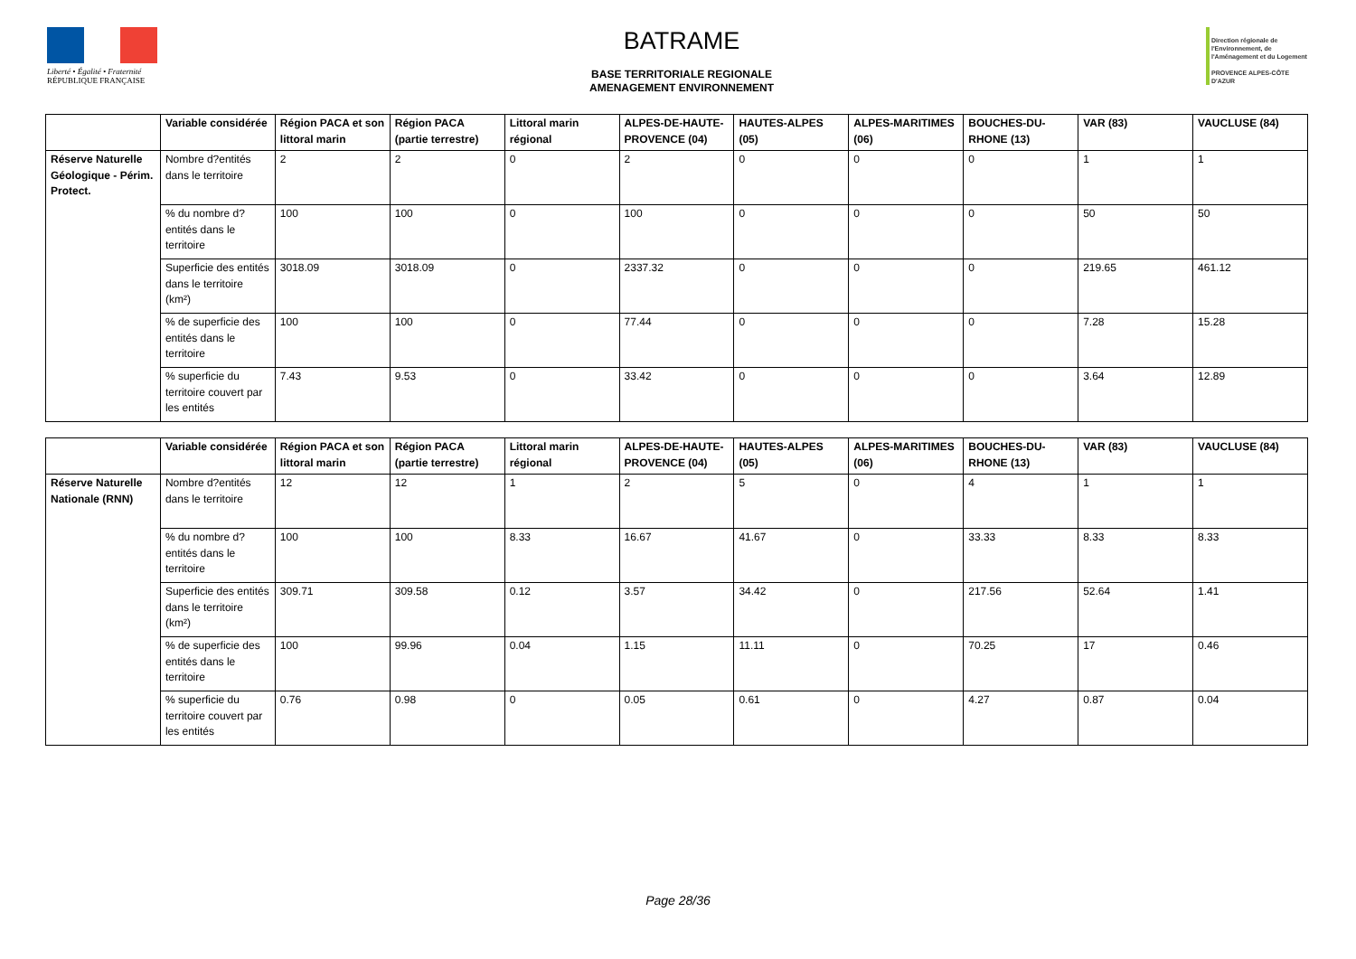Liberté • Égalité • Fraternité
RÉPUBLIQUE FRANÇAISE
BATRAME
BASE TERRITORIALE REGIONALE
AMENAGEMENT ENVIRONNEMENT
Direction régionale de l'Environnement, de l'Aménagement et du Logement
PROVENCE ALPES-CÔTE D'AZUR
| | Variable considérée | Région PACA et son littoral marin | Région PACA (partie terrestre) | Littoral marin régional | ALPES-DE-HAUTE-PROVENCE (04) | HAUTES-ALPES (05) | ALPES-MARITIMES (06) | BOUCHES-DU-RHONE (13) | VAR (83) | VAUCLUSE (84) |
| --- | --- | --- | --- | --- | --- | --- | --- | --- | --- | --- |
| Réserve Naturelle Géologique - Périm. Protect. | Nombre d?entités dans le territoire | 2 | 2 | 0 | 2 | 0 | 0 | 0 | 1 | 1 |
| | % du nombre d?entités dans le territoire | 100 | 100 | 0 | 100 | 0 | 0 | 0 | 50 | 50 |
| | Superficie des entités dans le territoire (km²) | 3018.09 | 3018.09 | 0 | 2337.32 | 0 | 0 | 0 | 219.65 | 461.12 |
| | % de superficie des entités dans le territoire | 100 | 100 | 0 | 77.44 | 0 | 0 | 0 | 7.28 | 15.28 |
| | % superficie du territoire couvert par les entités | 7.43 | 9.53 | 0 | 33.42 | 0 | 0 | 0 | 3.64 | 12.89 |
| | Variable considérée | Région PACA et son littoral marin | Région PACA (partie terrestre) | Littoral marin régional | ALPES-DE-HAUTE-PROVENCE (04) | HAUTES-ALPES (05) | ALPES-MARITIMES (06) | BOUCHES-DU-RHONE (13) | VAR (83) | VAUCLUSE (84) |
| --- | --- | --- | --- | --- | --- | --- | --- | --- | --- | --- |
| Réserve Naturelle Nationale (RNN) | Nombre d?entités dans le territoire | 12 | 12 | 1 | 2 | 5 | 0 | 4 | 1 | 1 |
| | % du nombre d?entités dans le territoire | 100 | 100 | 8.33 | 16.67 | 41.67 | 0 | 33.33 | 8.33 | 8.33 |
| | Superficie des entités dans le territoire (km²) | 309.71 | 309.58 | 0.12 | 3.57 | 34.42 | 0 | 217.56 | 52.64 | 1.41 |
| | % de superficie des entités dans le territoire | 100 | 99.96 | 0.04 | 1.15 | 11.11 | 0 | 70.25 | 17 | 0.46 |
| | % superficie du territoire couvert par les entités | 0.76 | 0.98 | 0 | 0.05 | 0.61 | 0 | 4.27 | 0.87 | 0.04 |
Page 28/36